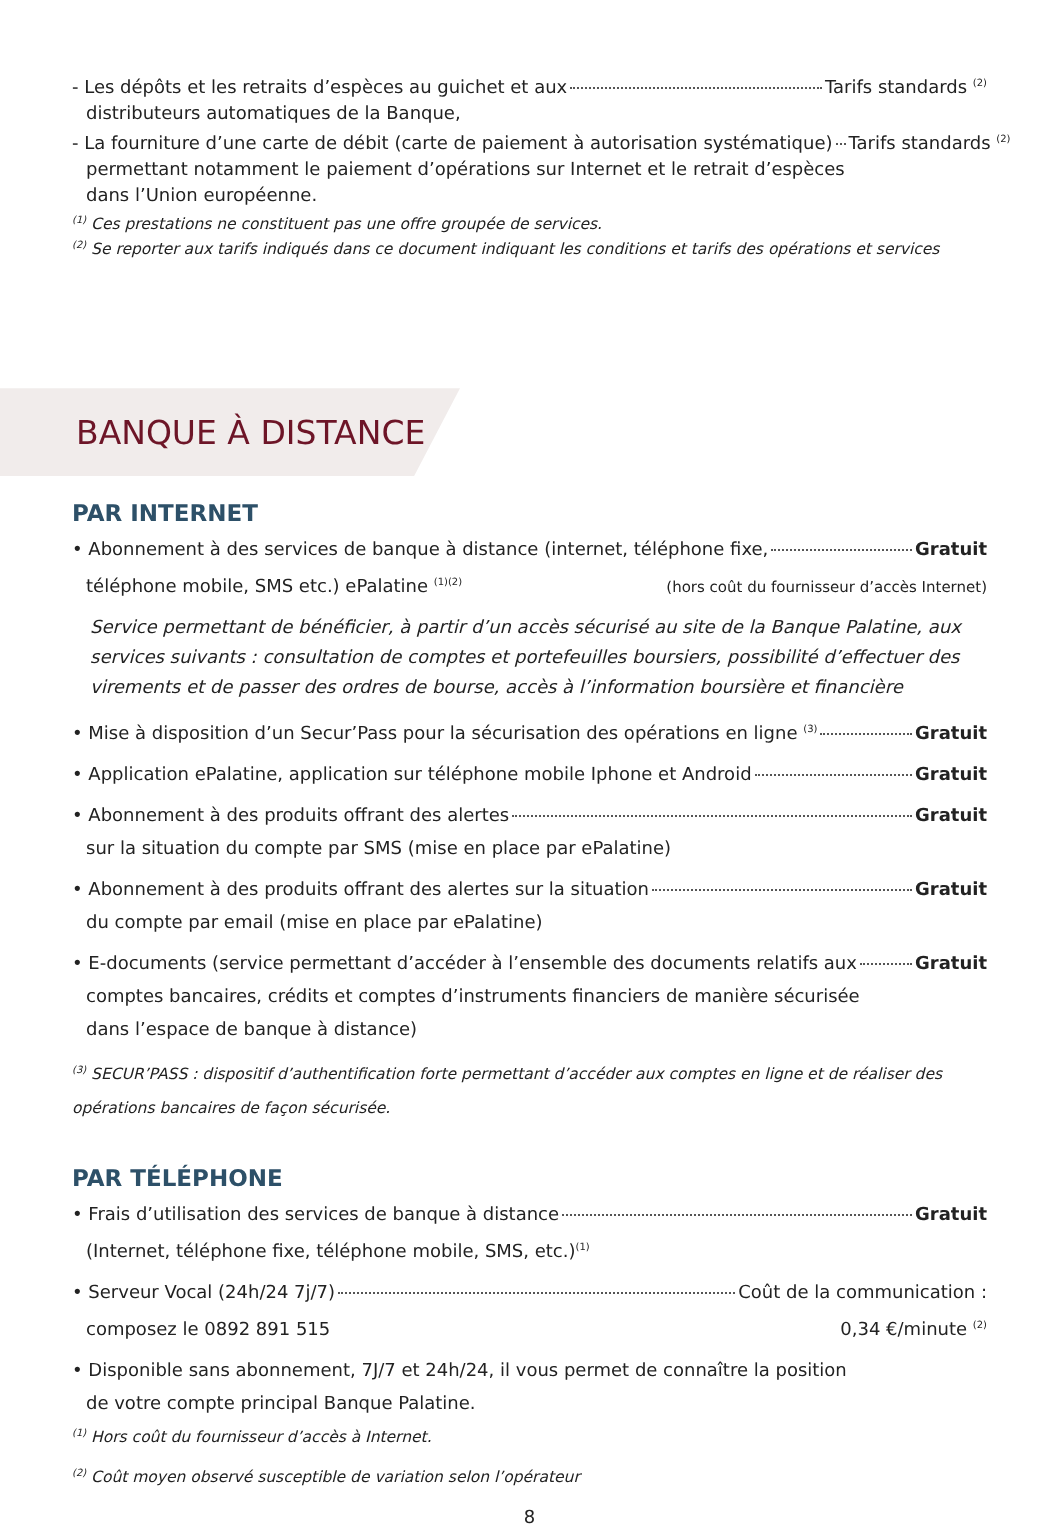- Les dépôts et les retraits d’espèces au guichet et aux Tarifs standards <sup>(2)</sup>
distributeurs automatiques de la Banque,
- La fourniture d’une carte de débit (carte de paiement à autorisation systématique) Tarifs standards <sup>(2)</sup>
permettant notamment le paiement d’opérations sur Internet et le retrait d’espèces
dans l’Union européenne.
<sup>(1)</sup> Ces prestations ne constituent pas une offre groupée de services.
<sup>(2)</sup> Se reporter aux tarifs indiqués dans ce document indiquant les conditions et tarifs des opérations et services
BANQUE À DISTANCE
PAR INTERNET
• Abonnement à des services de banque à distance (internet, téléphone fixe, Gratuit
téléphone mobile, SMS etc.) ePalatine <sup>(1)(2)</sup> (hors coût du fournisseur d’accès Internet)
Service permettant de bénéficier, à partir d’un accès sécurisé au site de la Banque Palatine, aux services suivants : consultation de comptes et portefeuilles boursiers, possibilité d’effectuer des virements et de passer des ordres de bourse, accès à l’information boursière et financière
• Mise à disposition d’un Secur’Pass pour la sécurisation des opérations en ligne <sup>(3)</sup> Gratuit
• Application ePalatine, application sur téléphone mobile Iphone et Android Gratuit
• Abonnement à des produits offrant des alertes Gratuit
sur la situation du compte par SMS (mise en place par ePalatine)
• Abonnement à des produits offrant des alertes sur la situation Gratuit
du compte par email (mise en place par ePalatine)
• E-documents (service permettant d’accéder à l’ensemble des documents relatifs aux Gratuit
comptes bancaires, crédits et comptes d’instruments financiers de manière sécurisée
dans l’espace de banque à distance)
<sup>(3)</sup> SECUR’PASS : dispositif d’authentification forte permettant d’accéder aux comptes en ligne et de réaliser des opérations bancaires de façon sécurisée.
PAR TÉLÉPHONE
• Frais d’utilisation des services de banque à distance Gratuit
(Internet, téléphone fixe, téléphone mobile, SMS, etc.)<sup>(1)</sup>
• Serveur Vocal (24h/24 7j/7) Coût de la communication :
composez le 0892 891 515 0,34 €/minute <sup>(2)</sup>
• Disponible sans abonnement, 7J/7 et 24h/24, il vous permet de connaître la position
de votre compte principal Banque Palatine.
<sup>(1)</sup> Hors coût du fournisseur d’accès à Internet.
<sup>(2)</sup> Coût moyen observé susceptible de variation selon l’opérateur
8